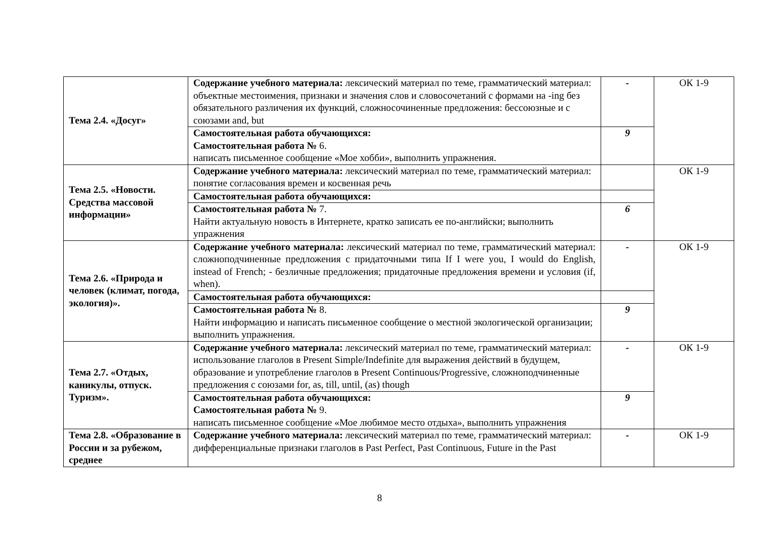| Тема 2.4. «Досуг» | Содержание учебного материала: лексический материал по теме, грамматический материал: объектные местоимения, признаки и значения слов и словосочетаний с формами на -ing без обязательного различения их функций, сложносочиненные предложения: бессоюзные и с союзами and, but | - | ОК 1-9 |
| | Самостоятельная работа обучающихся: Самостоятельная работа № 6. написать письменное сообщение «Мое хобби», выполнить упражнения. | 9 | |
| Тема 2.5. «Новости. Средства массовой информации» | Содержание учебного материала: лексический материал по теме, грамматический материал: понятие согласования времен и косвенная речь | | ОК 1-9 |
| | Самостоятельная работа обучающихся: | | |
| | Самостоятельная работа № 7. Найти актуальную новость в Интернете, кратко записать ее по-английски; выполнить упражнения | 6 | |
| Тема 2.6. «Природа и человек (климат, погода, экология)». | Содержание учебного материала: лексический материал по теме, грамматический материал: сложноподчиненные предложения с придаточными типа If I were you, I would do English, instead of French; - безличные предложения; придаточные предложения времени и условия (if, when). | - | ОК 1-9 |
| | Самостоятельная работа обучающихся: | | |
| | Самостоятельная работа № 8. Найти информацию и написать письменное сообщение о местной экологической организации; выполнить упражнения. | 9 | |
| Тема 2.7. «Отдых, каникулы, отпуск. Туризм». | Содержание учебного материала: лексический материал по теме, грамматический материал: использование глаголов в Present Simple/Indefinite для выражения действий в будущем, образование и употребление глаголов в Present Continuous/Progressive, сложноподчиненные предложения с союзами for, as, till, until, (as) though | - | ОК 1-9 |
| | Самостоятельная работа обучающихся: Самостоятельная работа № 9. написать письменное сообщение «Мое любимое место отдыха», выполнить упражнения | 9 | |
| Тема 2.8. «Образование в России и за рубежом, среднее | Содержание учебного материала: лексический материал по теме, грамматический материал: дифференциальные признаки глаголов в Past Perfect, Past Continuous, Future in the Past | - | ОК 1-9 |
8